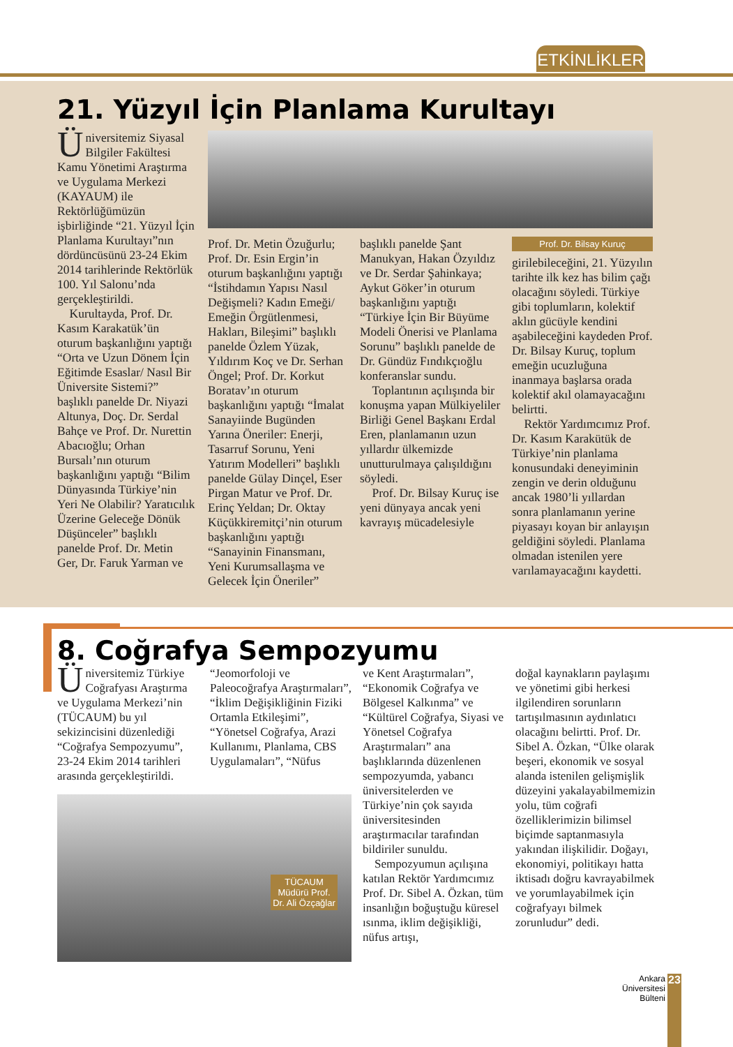ETKİNLİKLER
21. Yüzyıl İçin Planlama Kurultayı
Üniversitemiz Siyasal Bilgiler Fakültesi Kamu Yönetimi Araştırma ve Uygulama Merkezi (KAYAUM) ile Rektörlüğümüzün işbirliğinde “21. Yüzyıl İçin Planlama Kurultayı”nın dördüncüsünü 23-24 Ekim 2014 tarihlerinde Rektörlük 100. Yıl Salonu’nda gerçekleştirildi.
Kurultayda, Prof. Dr. Kasım Karakatük’ün oturum başkanlığını yaptığı “Orta ve Uzun Dönem İçin Eğitimde Esaslar/ Nasıl Bir Üniversite Sistemi?” başlıklı panelde Dr. Niyazi Altunya, Doç. Dr. Serdal Bahçe ve Prof. Dr. Nurettin Abacıoğlu; Orhan Bursalı’nın oturum başkanlığını yaptığı “Bilim Dünyasında Türkiye’nin Yeri Ne Olabilir? Yaratıcılık Üzerine Geleceğe Dönük Düşünceler” başlıklı panelde Prof. Dr. Metin Ger, Dr. Faruk Yarman ve
Prof. Dr. Metin Özuğurlu; Prof. Dr. Esin Ergin’in oturum başkanlığını yaptığı “İstihdamın Yapısı Nasıl Değişmeli? Kadın Emeği/ Emeğin Örgütlenmesi, Hakları, Bileşimi” başlıklı panelde Özlem Yüzak, Yıldırım Koç ve Dr. Serhan Öngel; Prof. Dr. Korkut Boratav’ın oturum başkanlığını yaptığı “İmalat Sanayiinde Bugünden Yarına Öneriler: Enerji, Tasarruf Sorunu, Yeni Yatırım Modelleri” başlıklı panelde Gülay Dinçel, Eser Pirgan Matur ve Prof. Dr. Erinç Yeldan; Dr. Oktay Küçükkiremitçi’nin oturum başkanlığını yaptığı “Sanayinin Finansmanı, Yeni Kurumsallaşma ve Gelecek İçin Öneriler”
başlıklı panelde Şant Manukyan, Hakan Özyıldız ve Dr. Serdar Şahinkaya; Aykut Göker’in oturum başkanlığını yaptığı “Türkiye İçin Bir Büyüme Modeli Önerisi ve Planlama Sorunu” başlıklı panelde de Dr. Gündüz Fındıkçıoğlu konferanslar sundu.
Toplantının açılışında bir konuşma yapan Mülkiyeliler Birliği Genel Başkanı Erdal Eren, planlamanın uzun yıllardır ülkemizde unutturulmaya çalışıldığını söyledi.
Prof. Dr. Bilsay Kuruç ise yeni dünyaya ancak yeni kavrayış mücadelesiyle
Prof. Dr. Bilsay Kuruç
girilebileceğini, 21. Yüzyılın tarihte ilk kez has bilim çağı olacağını söyledi. Türkiye gibi toplumların, kolektif aklın gücüyle kendini aşabileceğini kaydeden Prof. Dr. Bilsay Kuruç, toplum emeğin ucuzluğuna inanmaya başlarsa orada kolektif akıl olamayacağını belirtti.
Rektör Yardımcımız Prof. Dr. Kasım Karakütük de Türkiye’nin planlama konusundaki deneyiminin zengin ve derin olduğunu ancak 1980’li yıllardan sonra planlamanın yerine piyasayı koyan bir anlayışın geldiğini söyledi. Planlama olmadan istenilen yere varılamayacağını kaydetti.
8. Coğrafya Sempozyumu
Üniversitemiz Türkiye Coğrafyası Araştırma ve Uygulama Merkezi’nin (TÜCAUM) bu yıl sekizincisini düzenlediği “Coğrafya Sempozyumu”, 23-24 Ekim 2014 tarihleri arasında gerçekleştirildi.
“Jeomorfoloji ve Paleocoğrafya Araştırmaları”, “İklim Değişikliğinin Fiziki Ortamla Etkileşimi”, “Yönetsel Coğrafya, Arazi Kullanımı, Planlama, CBS Uygulamaları”, “Nüfus
TÜCAUM Müdürü Prof. Dr. Ali Özçağlar
ve Kent Araştırmaları”, “Ekonomik Coğrafya ve Bölgesel Kalkınma” ve “Kültürel Coğrafya, Siyasi ve Yönetsel Coğrafya Araştırmaları” ana başlıklarında düzenlenen sempozyumda, yabancı üniversitelerden ve Türkiye’nin çok sayıda üniversitesinden araştırmacılar tarafından bildiriler sunuldu.
Sempozyumun açılışına katılan Rektör Yardımcımız Prof. Dr. Sibel A. Özkan, tüm insanlığın boğuştuğu küresel ısınma, iklim değişikliği, nüfus artışı,
doğal kaynakların paylaşımı ve yönetimi gibi herkesi ilgilendiren sorunların tartışılmasının aydınlatıcı olacağını belirtti. Prof. Dr. Sibel A. Özkan, “Ülke olarak beşeri, ekonomik ve sosyal alanda istenilen gelişmişlik düzeyini yakalayabilmemizin yolu, tüm coğrafi özelliklerimizin bilimsel biçimde saptanmasıyla yakından ilişkilidir. Doğayı, ekonomiyi, politikayı hatta iktisadı doğru kavrayabilmek ve yorumlayabilmek için coğrafyayı bilmek zorunludur” dedi.
Ankara Üniversitesi Bülteni
23